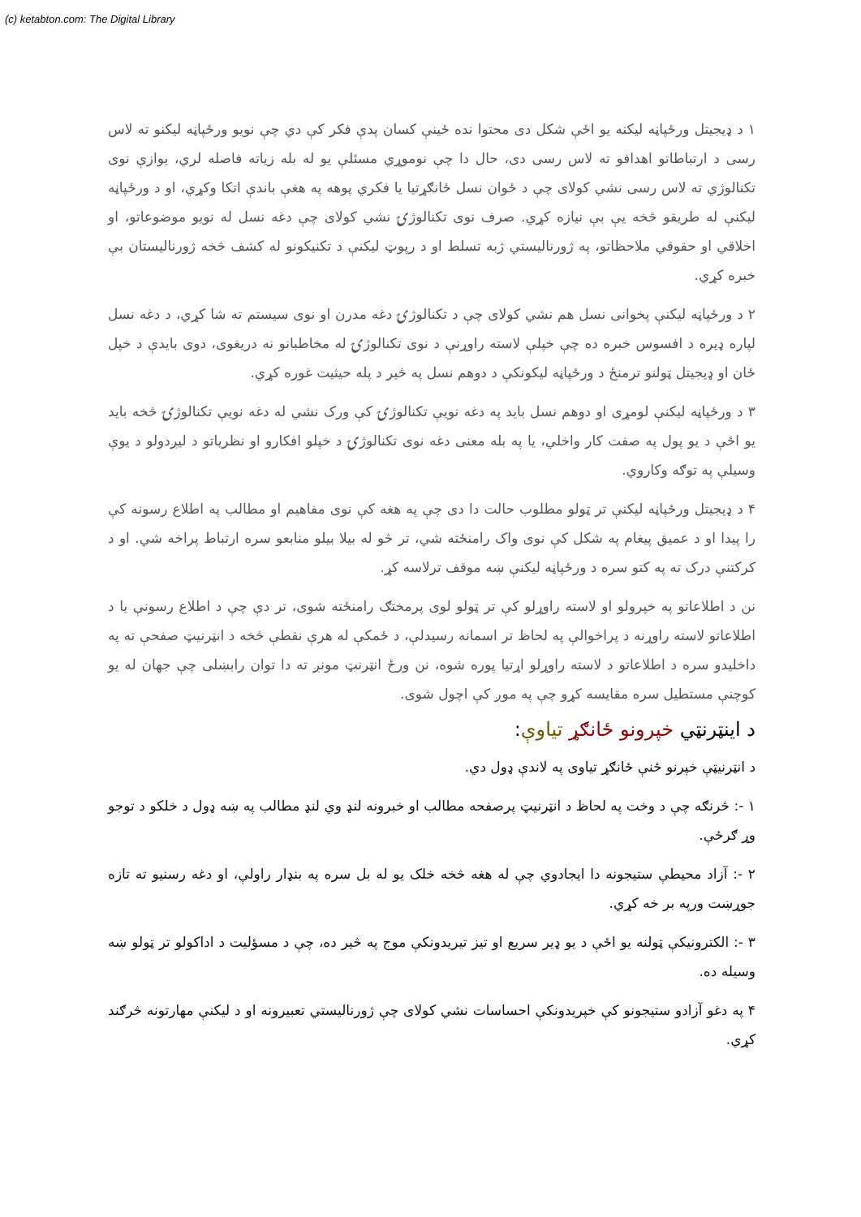(c) ketabton.com: The Digital Library
۱ د ډیجیتل ورځپاڼه لیکنه یو اځې شکل دی محتوا نده ځینې کسان پدې فکر کې دي چې نویو ورځپاڼه لیکنو ته لاس رسی د ارتباطاتو اهدافو ته لاس رسی دی، حال دا چې نوموړي مسئلې یو له بله زیاته فاصله لري، یوازې نوی تکنالوژي ته لاس رسی نشي کولای چې د ځوان نسل ځانګړتیا یا فکري پوهه په هغې باندې اتکا وکړي، او د ورځپاڼه لیکنې له طریقو څخه یې بې نیازه کړي. صرف نوی تکنالوژۍ نشي کولای چې دغه نسل له نویو موضوعاتو، او اخلاقي او حقوقي ملاحظاتو، په ژورنالیستي ژبه تسلط او د رپوټ لیکنې د تکنیکونو له کشف څخه ژورنالیستان بې خبره کړي.
۲ د ورځپاڼه لیکنې پخوانی نسل هم نشي کولای چې د تکنالوژۍ دغه مدرن او نوی سیستم ته شا کړي، د دغه نسل لپاره ډیره د افسوس خبره ده چې خپلې لاسته راوړنې د نوی تکنالوژۍ له مخاطبانو نه دریغوی، دوی بایدې د خپل ځان او ډیجیتل ټولنو ترمنځ د ورځپاڼه لیکونکې د دوهم نسل په څیر د پله حیثیت غوره کړي.
۳ د ورځپاڼه لیکنې لومړی او دوهم نسل باید په دغه نویې تکنالوژۍ کې ورک نشي له دغه نویې تکنالوژۍ څخه باید یو اځې د یو پول په صفت کار واخلي، یا په بله معنی دغه نوی تکنالوژۍ د خپلو افکارو او نظریاتو د لیږدولو د یوې وسیلې په توګه وکاروي.
۴ د ډیجیتل ورځپاڼه لیکنې تر ټولو مطلوب حالت دا دی چې په هغه کې نوی مفاهیم او مطالب په اطلاع رسونه کې را پیدا او د عمیق پیغام په شکل کې نوی واک رامنځته شي، تر څو له بیلا بیلو منابعو سره ارتباط پراخه شي. او د کرکتنې درک ته په کتو سره د ورځپاڼه لیکنې ښه موقف ترلاسه کړ.
نن د اطلاعاتو په خپرولو او لاسته راوړلو کې تر ټولو لوی پرمختګ رامنځته شوی، تر دې چې د اطلاع رسونې یا د اطلاعاتو لاسته راوړنه د پراخوالې په لحاظ تر اسمانه رسیدلې، د ځمکې له هرې نقطې څخه د انټرنیټ صفحې ته په داخلیدو سره د اطلاعاتو د لاسته راوړلو اړتیا پوره شوه، نن ورځ انټرنټ مونږ ته دا توان رابښلی چې جهان له یو کوچنې مستطیل سره مقایسه کړو چې په موږ کې اچول شوی.
د اینټرنټي خپرونو ځانګړ تیاوې:
د انټرنیټې خپرنو ځنې ځانګړ تیاوی په لاندې ډول دي.
۱ -: څرنګه چې د وخت په لحاظ د انټرنیټ پرصفحه مطالب او خبرونه لنډ وي لنډ مطالب په ښه ډول د خلکو د توجو وړ ګرځې.
۲ -: آزاد محیطې ستیجونه دا ایجادوي چې له هغه څخه خلک یو له بل سره په بنډار راولې، او دغه رسنیو ته تازه جوړښت ورپه بر خه کړي.
۳ -: الکترونیکې ټولنه یو اځې د یو ډیر سریع او تیز تیریدونکې موج په څیر ده، چې د مسؤلیت د اداکولو تر ټولو ښه وسیله ده.
۴ په دغو آزادو ستیجونو کې خپریدونکې احساسات نشي کولای چې ژورنالیستي تعبیرونه او د لیکنې مهارتونه څرګند کړي.